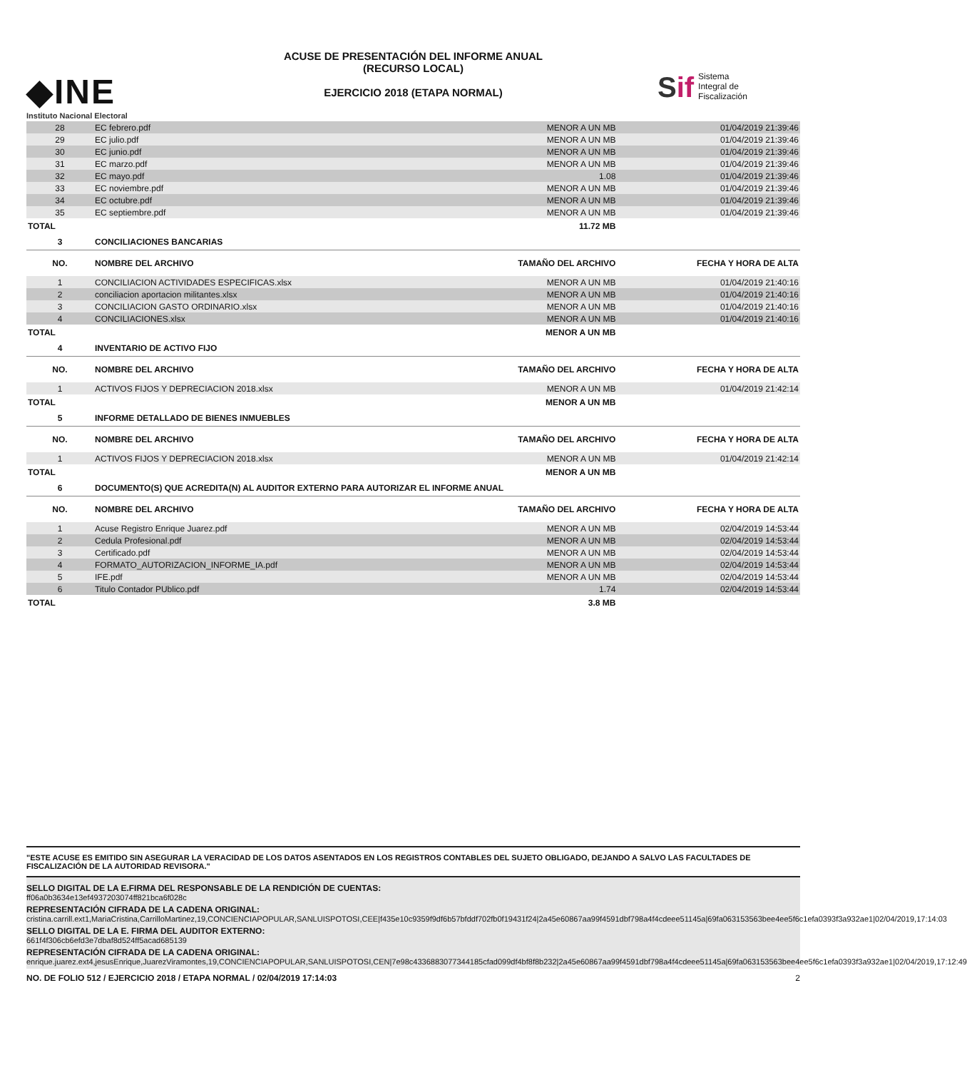◆INE
Instituto Nacional Electoral
ACUSE DE PRESENTACIÓN DEL INFORME ANUAL
(RECURSO LOCAL)
EJERCICIO 2018 (ETAPA NORMAL)
Sif
Sistema
Integral de
Fiscalización
| 28 | EC febrero.pdf | MENOR A UN MB | 01/04/2019 21:39:46 |
| 29 | EC julio.pdf | MENOR A UN MB | 01/04/2019 21:39:46 |
| 30 | EC junio.pdf | MENOR A UN MB | 01/04/2019 21:39:46 |
| 31 | EC marzo.pdf | MENOR A UN MB | 01/04/2019 21:39:46 |
| 32 | EC mayo.pdf | 1.08 | 01/04/2019 21:39:46 |
| 33 | EC noviembre.pdf | MENOR A UN MB | 01/04/2019 21:39:46 |
| 34 | EC octubre.pdf | MENOR A UN MB | 01/04/2019 21:39:46 |
| 35 | EC septiembre.pdf | MENOR A UN MB | 01/04/2019 21:39:46 |
| TOTAL | | 11.72 MB | |
| 3 | CONCILIACIONES BANCARIAS | | |
| NO. | NOMBRE DEL ARCHIVO | TAMAÑO DEL ARCHIVO | FECHA Y HORA DE ALTA |
| 1 | CONCILIACION ACTIVIDADES ESPECIFICAS.xlsx | MENOR A UN MB | 01/04/2019 21:40:16 |
| 2 | conciliacion aportacion militantes.xlsx | MENOR A UN MB | 01/04/2019 21:40:16 |
| 3 | CONCILIACION GASTO ORDINARIO.xlsx | MENOR A UN MB | 01/04/2019 21:40:16 |
| 4 | CONCILIACIONES.xlsx | MENOR A UN MB | 01/04/2019 21:40:16 |
| TOTAL | | MENOR A UN MB | |
| 4 | INVENTARIO DE ACTIVO FIJO | | |
| NO. | NOMBRE DEL ARCHIVO | TAMAÑO DEL ARCHIVO | FECHA Y HORA DE ALTA |
| 1 | ACTIVOS FIJOS Y DEPRECIACION 2018.xlsx | MENOR A UN MB | 01/04/2019 21:42:14 |
| TOTAL | | MENOR A UN MB | |
| 5 | INFORME DETALLADO DE BIENES INMUEBLES | | |
| NO. | NOMBRE DEL ARCHIVO | TAMAÑO DEL ARCHIVO | FECHA Y HORA DE ALTA |
| 1 | ACTIVOS FIJOS Y DEPRECIACION 2018.xlsx | MENOR A UN MB | 01/04/2019 21:42:14 |
| TOTAL | | MENOR A UN MB | |
| 6 | DOCUMENTO(S) QUE ACREDITA(N) AL AUDITOR EXTERNO PARA AUTORIZAR EL INFORME ANUAL | | |
| NO. | NOMBRE DEL ARCHIVO | TAMAÑO DEL ARCHIVO | FECHA Y HORA DE ALTA |
| 1 | Acuse Registro Enrique Juarez.pdf | MENOR A UN MB | 02/04/2019 14:53:44 |
| 2 | Cedula Profesional.pdf | MENOR A UN MB | 02/04/2019 14:53:44 |
| 3 | Certificado.pdf | MENOR A UN MB | 02/04/2019 14:53:44 |
| 4 | FORMATO_AUTORIZACION_INFORME_IA.pdf | MENOR A UN MB | 02/04/2019 14:53:44 |
| 5 | IFE.pdf | MENOR A UN MB | 02/04/2019 14:53:44 |
| 6 | Titulo Contador PUblico.pdf | 1.74 | 02/04/2019 14:53:44 |
| TOTAL | | 3.8 MB | |
"ESTE ACUSE ES EMITIDO SIN ASEGURAR LA VERACIDAD DE LOS DATOS ASENTADOS EN LOS REGISTROS CONTABLES DEL SUJETO OBLIGADO, DEJANDO A SALVO LAS FACULTADES DE FISCALIZACIÓN DE LA AUTORIDAD REVISORA."
SELLO DIGITAL DE LA E.FIRMA DEL RESPONSABLE DE LA RENDICIÓN DE CUENTAS:
ff06a0b3634e13ef4937203074ff821bca6f028c
REPRESENTACIÓN CIFRADA DE LA CADENA ORIGINAL:
cristina.carrill.ext1,MariaCristina,CarrilloMartinez,19,CONCIENCIAPOPULAR,SANLUISPOTOSI,CEE|f435e10c9359f9df6b57bfddf702fb0f19431f24|2a45e60867aa99f4591dbf798a4f4cdeee51145a|69fa063153563bee4ee5f6c1efa0393f3a932ae1|02/04/2019,17:14:03
SELLO DIGITAL DE LA E. FIRMA DEL AUDITOR EXTERNO:
661f4f306cb6efd3e7dbaf8d524ff5acad685139
REPRESENTACIÓN CIFRADA DE LA CADENA ORIGINAL:
enrique.juarez.ext4,jesusEnrique,JuarezViramontes,19,CONCIENCIAPOPULAR,SANLUISPOTOSI,CEN|7e98c4336883077344185cfad099df4bf8f8b232|2a45e60867aa99f4591dbf798a4f4cdeee51145a|69fa063153563bee4ee5f6c1efa0393f3a932ae1|02/04/2019,17:12:49
NO. DE FOLIO 512 / EJERCICIO 2018 / ETAPA NORMAL / 02/04/2019 17:14:03 2